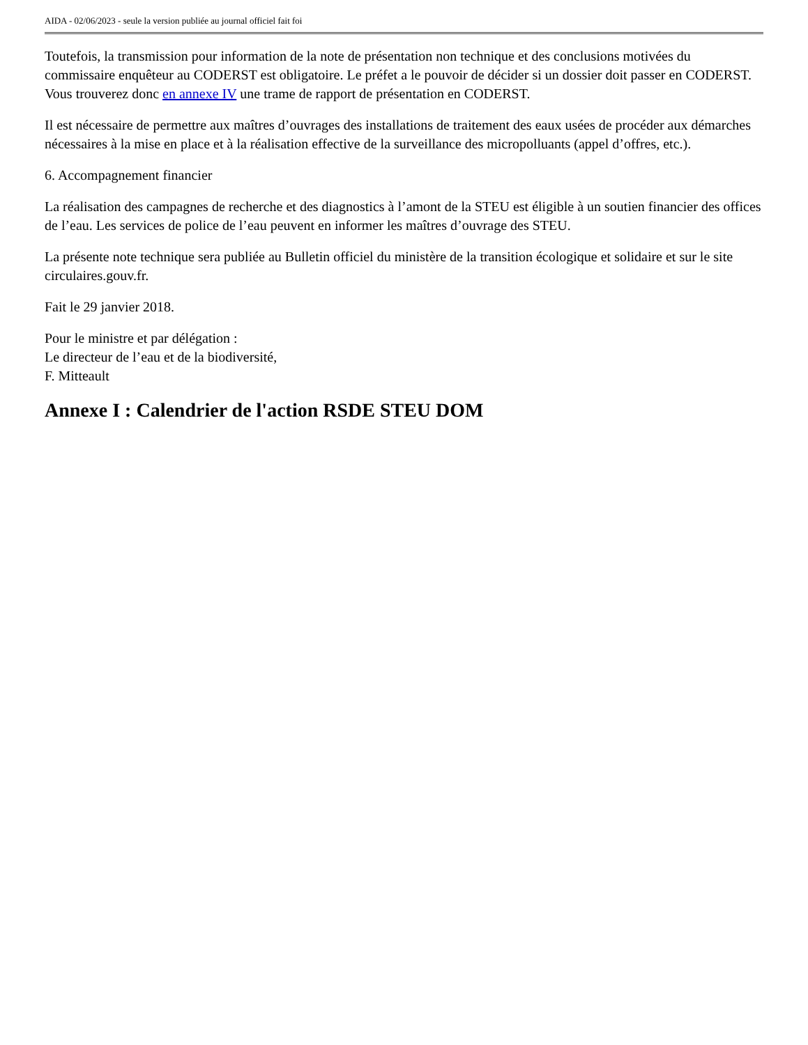AIDA - 02/06/2023 - seule la version publiée au journal officiel fait foi
Toutefois, la transmission pour information de la note de présentation non technique et des conclusions motivées du commissaire enquêteur au CODERST est obligatoire. Le préfet a le pouvoir de décider si un dossier doit passer en CODERST. Vous trouverez donc en annexe IV une trame de rapport de présentation en CODERST.
Il est nécessaire de permettre aux maîtres d’ouvrages des installations de traitement des eaux usées de procéder aux démarches nécessaires à la mise en place et à la réalisation effective de la surveillance des micropolluants (appel d’offres, etc.).
6. Accompagnement financier
La réalisation des campagnes de recherche et des diagnostics à l’amont de la STEU est éligible à un soutien financier des offices de l’eau. Les services de police de l’eau peuvent en informer les maîtres d’ouvrage des STEU.
La présente note technique sera publiée au Bulletin officiel du ministère de la transition écologique et solidaire et sur le site circulaires.gouv.fr.
Fait le 29 janvier 2018.
Pour le ministre et par délégation :
Le directeur de l’eau et de la biodiversité,
F. Mitteault
Annexe I : Calendrier de l'action RSDE STEU DOM